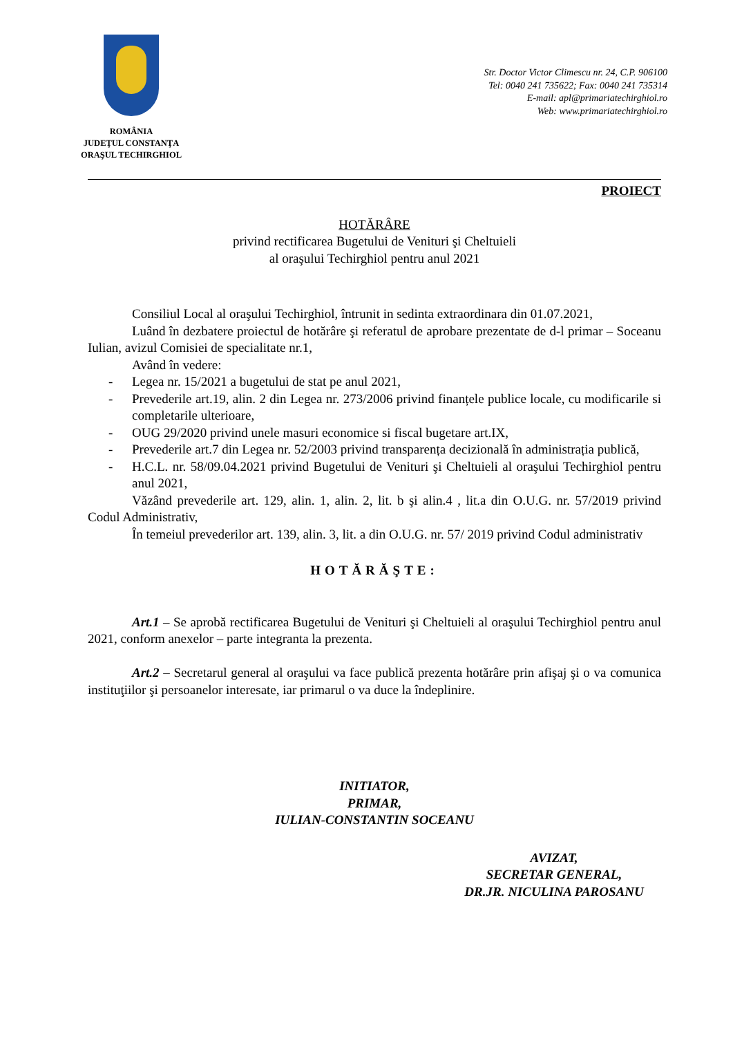ROMÂNIA
JUDEŢUL CONSTANŢA
ORAŞUL TECHIRGHIOL
Str. Doctor Victor Climescu nr. 24, C.P. 906100
Tel: 0040 241 735622; Fax: 0040 241 735314
E-mail: apl@primariatechirghiol.ro
Web: www.primariatechirghiol.ro
PROIECT
HOTĂRÂRE
privind rectificarea Bugetului de Venituri şi Cheltuieli
al oraşului Techirghiol pentru anul 2021
Consiliul Local al oraşului Techirghiol, întrunit in sedinta extraordinara din 01.07.2021,
Luând în dezbatere proiectul de hotărâre şi referatul de aprobare prezentate de d-l primar – Soceanu Iulian, avizul Comisiei de specialitate nr.1,
Având în vedere:
- Legea nr. 15/2021 a bugetului de stat pe anul 2021,
- Prevederile art.19, alin. 2 din Legea nr. 273/2006 privind finanțele publice locale, cu modificarile si completarile ulterioare,
- OUG 29/2020 privind unele masuri economice si fiscal bugetare art.IX,
- Prevederile art.7 din Legea nr. 52/2003 privind transparența decizională în administrația publică,
- H.C.L. nr. 58/09.04.2021 privind Bugetului de Venituri şi Cheltuieli al oraşului Techirghiol pentru anul 2021,
Văzând prevederile art. 129, alin. 1, alin. 2, lit. b şi alin.4 , lit.a din O.U.G. nr. 57/2019 privind Codul Administrativ,
În temeiul prevederilor art. 139, alin. 3, lit. a din O.U.G. nr. 57/ 2019 privind Codul administrativ
HOTĂRĂŞTE:
Art.1 – Se aprobă rectificarea Bugetului de Venituri şi Cheltuieli al oraşului Techirghiol pentru anul 2021, conform anexelor – parte integranta la prezenta.
Art.2 – Secretarul general al oraşului va face publică prezenta hotărâre prin afişaj şi o va comunica instituţiilor şi persoanelor interesate, iar primarul o va duce la îndeplinire.
INITIATOR,
PRIMAR,
IULIAN-CONSTANTIN SOCEANU
AVIZAT,
SECRETAR GENERAL,
DR.JR. NICULINA PAROSANU